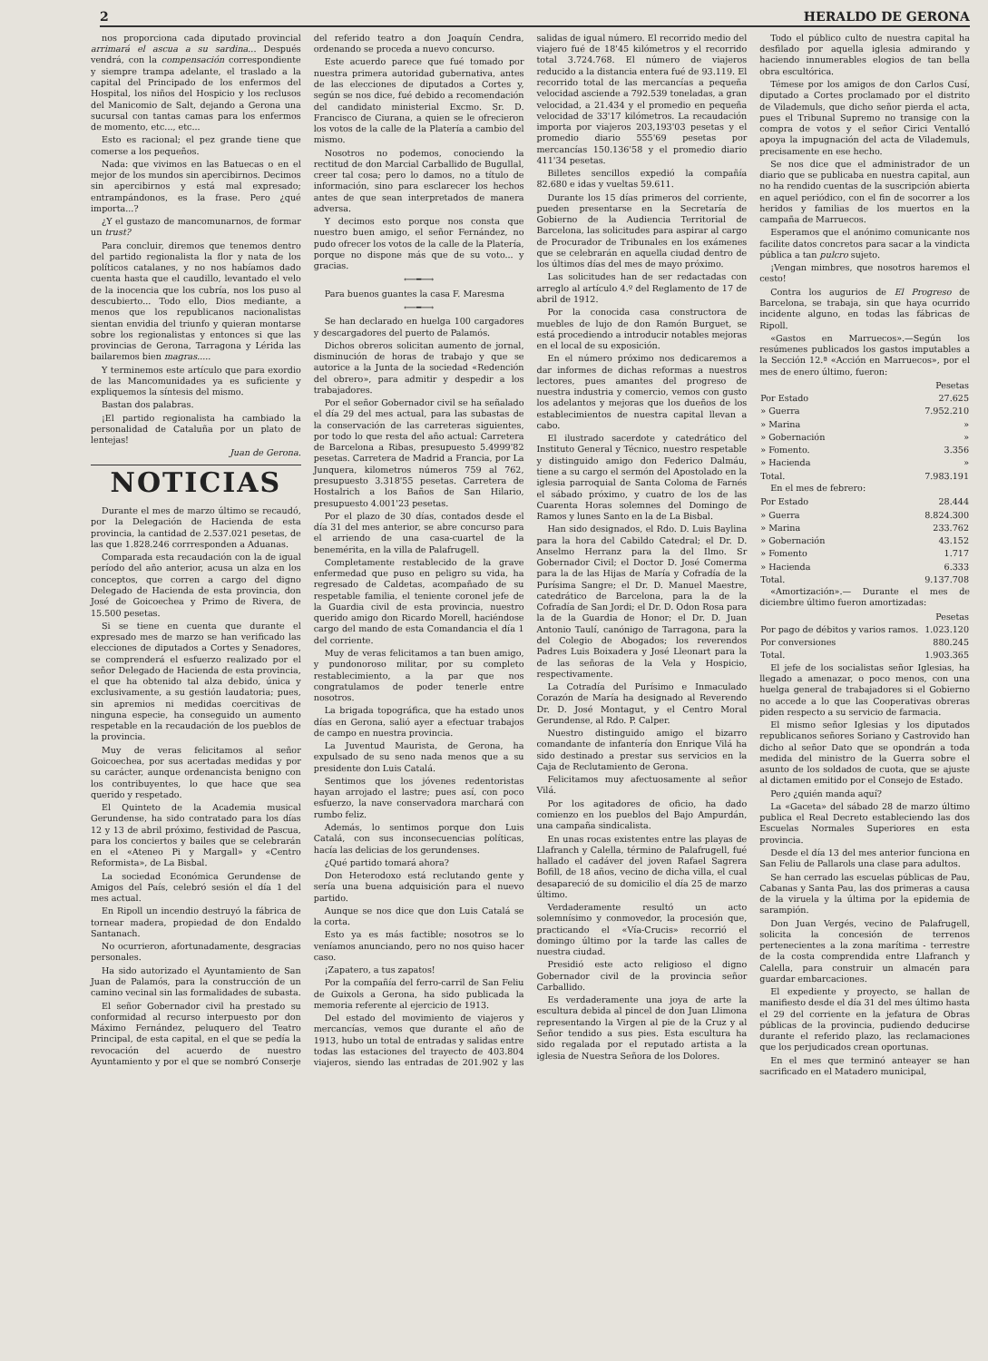2 HERALDO DE GERONA
nos proporciona cada diputado provincial arrimará el ascua a su sardina... Después vendrá, con la compensación correspondiente y siempre trampa adelante, el traslado a la capital del Principado de los enfermos del Hospital, los niños del Hospicio y los reclusos del Manicomio de Salt, dejando a Gerona una sucursal con tantas camas para los enfermos de momento, etc..., etc...
Esto es racional; el pez grande tiene que comerse a los pequeños.
Nada: que vivimos en las Batuecas o en el mejor de los mundos sin apercibirnos. Decimos sin apercibirnos y está mal expresado; entrampándonos, es la frase. Pero ¿qué importa...?
¿Y el gustazo de mancomunarnos, de formar un trust?
Para concluir, diremos que tenemos dentro del partido regionalista la flor y nata de los políticos catalanes, y no nos habíamos dado cuenta hasta que el caudillo, levantado el velo de la inocencia que los cubría, nos los puso al descubierto... Todo ello, Dios mediante, a menos que los republicanos nacionalistas sientan envidia del triunfo y quieran montarse sobre los regionalistas y entonces si que las provincias de Gerona, Tarragona y Lérida las bailaremos bien magras.....
Y terminemos este artículo que para exordio de las Mancomunidades ya es suficiente y expliquemos la síntesis del mismo.
Bastan dos palabras.
¡El partido regionalista ha cambiado la personalidad de Cataluña por un plato de lentejas!
Juan de Gerona.
NOTICIAS
Durante el mes de marzo último se recaudó, por la Delegación de Hacienda de esta provincia, la cantidad de 2.537.021 pesetas, de las que 1.828.246 corrresponden a Aduanas.
Comparada esta recaudación con la de igual período del año anterior, acusa un alza en los conceptos, que corren a cargo del digno Delegado de Hacienda de esta provincia, don José de Goicoechea y Primo de Rivera, de 15.500 pesetas.
Si se tiene en cuenta que durante el expresado mes de marzo se han verificado las elecciones de diputados a Cortes y Senadores, se comprenderá el esfuerzo realizado por el señor Delegado de Hacienda de esta provincia, el que ha obtenido tal alza debido, única y exclusivamente, a su gestión laudatoria; pues, sin apremios ni medidas coercitivas de ninguna especie, ha conseguido un aumento respetable en la recaudación de los pueblos de la provincia.
Muy de veras felicitamos al señor Goicoechea, por sus acertadas medidas y por su carácter, aunque ordenancista benigno con los contribuyentes, lo que hace que sea querido y respetado.
El Quinteto de la Academia musical Gerundense, ha sido contratado para los días 12 y 13 de abril próximo, festividad de Pascua, para los conciertos y bailes que se celebrarán en el «Ateneo Pi y Margall» y «Centro Reformista», de La Bisbal.
La sociedad Económica Gerundense de Amigos del País, celebró sesión el día 1 del mes actual.
En Ripoll un incendio destruyó la fábrica de tornear madera, propiedad de don Endaldo Santanach.
No ocurrieron, afortunadamente, desgracias personales.
Ha sido autorizado el Ayuntamiento de San Juan de Palamós, para la construcción de un camino vecinal sin las formalidades de subasta.
El señor Gobernador civil ha prestado su conformidad al recurso interpuesto por don Máximo Fernández, peluquero del Teatro Principal, de esta capital, en el que se pedía la revocación del acuerdo de nuestro Ayuntamiento y por el que se nombró Conserje del referido teatro a don Joaquín Cendra, ordenando se proceda a nuevo concurso.
Este acuerdo parece que fué tomado por nuestra primera autoridad gubernativa, antes de las elecciones de diputados a Cortes y, según se nos dice, fué debido a recomendación del candidato ministerial Excmo. Sr. D. Francisco de Ciurana, a quien se le ofrecieron los votos de la calle de la Platería a cambio del mismo.
Nosotros no podemos, conociendo la rectitud de don Marcial Carballido de Bugullal, creer tal cosa; pero lo damos, no a título de información, sino para esclarecer los hechos antes de que sean interpretados de manera adversa.
Y decimos esto porque nos consta que nuestro buen amigo, el señor Fernández, no pudo ofrecer los votos de la calle de la Platería, porque no dispone más que de su voto... y gracias.
⟵━⟶
Para buenos guantes la casa F. Maresma
⟵━⟶
Se han declarado en huelga 100 cargadores y descargadores del puerto de Palamós.
Dichos obreros solicitan aumento de jornal, disminución de horas de trabajo y que se autorice a la Junta de la sociedad «Redención del obrero», para admitir y despedir a los trabajadores.
Por el señor Gobernador civil se ha señalado el día 29 del mes actual, para las subastas de la conservación de las carreteras siguientes, por todo lo que resta del año actual: Carretera de Barcelona a Ribas, presupuesto 5.4999'82 pesetas. Carretera de Madrid a Francia, por La Junquera, kilometros números 759 al 762, presupuesto 3.318'55 pesetas. Carretera de Hostalrich a los Baños de San Hilario, presupuesto 4.001'23 pesetas.
Por el plazo de 30 días, contados desde el día 31 del mes anterior, se abre concurso para el arriendo de una casa-cuartel de la benemérita, en la villa de Palafrugell.
Completamente restablecido de la grave enfermedad que puso en peligro su vida, ha regresado de Caldetas, acompañado de su respetable familia, el teniente coronel jefe de la Guardia civil de esta provincia, nuestro querido amigo don Ricardo Morell, haciéndose cargo del mando de esta Comandancia el día 1 del corriente.
Muy de veras felicitamos a tan buen amigo, y pundonoroso militar, por su completo restablecimiento, a la par que nos congratulamos de poder tenerle entre nosotros.
La brigada topográfica, que ha estado unos días en Gerona, salió ayer a efectuar trabajos de campo en nuestra provincia.
La Juventud Maurista, de Gerona, ha expulsado de su seno nada menos que a su presidente don Luis Catalá.
Sentimos que los jóvenes redentoristas hayan arrojado el lastre; pues así, con poco esfuerzo, la nave conservadora marchará con rumbo feliz.
Además, lo sentimos porque don Luis Catalá, con sus inconsecuencias políticas, hacía las delicias de los gerundenses.
¿Qué partido tomará ahora?
Don Heterodoxo está reclutando gente y sería una buena adquisición para el nuevo partido.
Aunque se nos dice que don Luis Catalá se la corta.
Esto ya es más factible; nosotros se lo veníamos anunciando, pero no nos quiso hacer caso.
¡Zapatero, a tus zapatos!
Por la compañía del ferro-carril de San Feliu de Guixols a Gerona, ha sido publicada la memoria referente al ejercicio de 1913.
Del estado del movimiento de viajeros y mercancías, vemos que durante el año de 1913, hubo un total de entradas y salidas entre todas las estaciones del trayecto de 403.804 viajeros, siendo las entradas de 201.902 y las salidas de igual número. El recorrido medio del viajero fué de 18'45 kilómetros y el recorrido total 3.724.768. El número de viajeros reducido a la distancia entera fué de 93.119. El recorrido total de las mercancías a pequeña velocidad asciende a 792.539 toneladas, a gran velocidad, a 21.434 y el promedio en pequeña velocidad de 33'17 kilómetros. La recaudación importa por viajeros 203,193'03 pesetas y el promedio diario 555'69 pesetas por mercancías 150.136'58 y el promedio diario 411'34 pesetas.
Billetes sencillos expedió la compañía 82.680 e idas y vueltas 59.611.
Durante los 15 días primeros del corriente, pueden presentarse en la Secretaría de Gobierno de la Audiencia Territorial de Barcelona, las solicitudes para aspirar al cargo de Procurador de Tribunales en los exámenes que se celebrarán en aquella ciudad dentro de los últimos días del mes de mayo próximo.
Las solicitudes han de ser redactadas con arreglo al artículo 4.º del Reglamento de 17 de abril de 1912.
Por la conocida casa constructora de muebles de lujo de don Ramón Burguet, se está procediendo a introducir notables mejoras en el local de su exposición.
En el número próximo nos dedicaremos a dar informes de dichas reformas a nuestros lectores, pues amantes del progreso de nuestra industria y comercio, vemos con gusto los adelantos y mejoras que los dueños de los establecimientos de nuestra capital llevan a cabo.
El ilustrado sacerdote y catedrático del Instituto General y Técnico, nuestro respetable y distinguido amigo don Federico Dalmáu, tiene a su cargo el sermón del Apostolado en la iglesia parroquial de Santa Coloma de Farnés el sábado próximo, y cuatro de los de las Cuarenta Horas solemnes del Domingo de Ramos y lunes Santo en la de La Bisbal.
Han sido designados, el Rdo. D. Luis Baylina para la hora del Cabildo Catedral; el Dr. D. Anselmo Herranz para la del Ilmo. Sr Gobernador Civil; el Doctor D. José Comerma para la de las Hijas de María y Cofradía de la Purísima Sangre; el Dr. D. Manuel Maestre, catedrático de Barcelona, para la de la Cofradía de San Jordi; el Dr. D. Odon Rosa para la de la Guardia de Honor; el Dr. D. Juan Antonio Taulí, canónigo de Tarragona, para la del Colegio de Abogados; los reverendos Padres Luis Boixadera y José Lleonart para la de las señoras de la Vela y Hospicio, respectivamente.
La Cotradía del Purísimo e Inmaculado Corazón de María ha designado al Reverendo Dr. D. José Montagut, y el Centro Moral Gerundense, al Rdo. P. Calper.
Nuestro distinguido amigo el bizarro comandante de infantería don Enrique Vilá ha sido destinado a prestar sus servicios en la Caja de Reclutamiento de Gerona.
Felicitamos muy afectuosamente al señor Vilá.
Por los agitadores de oficio, ha dado comienzo en los pueblos del Bajo Ampurdán, una campaña sindicalista.
En unas rocas existentes entre las playas de Llafranch y Calella, término de Palafrugell, fué hallado el cadáver del joven Rafael Sagrera Bofill, de 18 años, vecino de dicha villa, el cual desapareció de su domicilio el día 25 de marzo último.
Verdaderamente resultó un acto solemnísimo y conmovedor, la procesión que, practicando el «Vía-Crucis» recorrió el domingo último por la tarde las calles de nuestra ciudad.
Presidió este acto religioso el digno Gobernador civil de la provincia señor Carballido.
Es verdaderamente una joya de arte la escultura debida al pincel de don Juan Llimona representando la Virgen al pie de la Cruz y al Señor tendido a sus pies. Esta escultura ha sido regalada por el reputado artista a la iglesia de Nuestra Señora de los Dolores.
Todo el público culto de nuestra capital ha desfilado por aquella iglesia admirando y haciendo innumerables elogios de tan bella obra escultórica.
Témese por los amigos de don Carlos Cusí, diputado a Cortes proclamado por el distrito de Vilademuls, que dicho señor pierda el acta, pues el Tribunal Supremo no transige con la compra de votos y el señor Cirici Ventalló apoya la impugnación del acta de Vilademuls, precisamente en ese hecho.
Se nos dice que el administrador de un diario que se publicaba en nuestra capital, aun no ha rendido cuentas de la suscripción abierta en aquel periódico, con el fin de socorrer a los heridos y familias de los muertos en la campaña de Marruecos.
Esperamos que el anónimo comunicante nos facilite datos concretos para sacar a la vindicta pública a tan pulcro sujeto.
¡Vengan mimbres, que nosotros haremos el cesto!
Contra los augurios de El Progreso de Barcelona, se trabaja, sin que haya ocurrido incidente alguno, en todas las fábricas de Ripoll.
«Gastos en Marruecos».—Según los resúmenes publicados los gastos imputables a la Sección 12.ª «Acción en Marruecos», por el mes de enero último, fueron:
| | Pesetas |
| Por Estado | 27.625 |
| » Guerra | 7.952.210 |
| » Marina | » |
| » Gobernación | » |
| » Fomento. | 3.356 |
| » Hacienda | » |
| Total. | 7.983.191 |
En el mes de febrero:
| Por Estado | 28.444 |
| » Guerra | 8.824.300 |
| » Marina | 233.762 |
| » Gobernación | 43.152 |
| » Fomento | 1.717 |
| » Hacienda | 6.333 |
| Total. | 9.137.708 |
«Amortización».— Durante el mes de diciembre último fueron amortizadas:
| | Pesetas |
| Por pago de débitos y varios ramos. | 1.023.120 |
| Por conversiones | 880.245 |
| Total. | 1.903.365 |
El jefe de los socialistas señor Iglesias, ha llegado a amenazar, o poco menos, con una huelga general de trabajadores si el Gobierno no accede a lo que las Cooperativas obreras piden respecto a su servicio de farmacia.
El mismo señor Iglesias y los diputados republicanos señores Soriano y Castrovido han dicho al señor Dato que se opondrán a toda medida del ministro de la Guerra sobre el asunto de los soldados de cuota, que se ajuste al dictamen emitido por el Consejo de Estado.
Pero ¿quién manda aquí?
La «Gaceta» del sábado 28 de marzo último publica el Real Decreto estableciendo las dos Escuelas Normales Superiores en esta provincia.
Desde el día 13 del mes anterior funciona en San Feliu de Pallarols una clase para adultos.
Se han cerrado las escuelas públicas de Pau, Cabanas y Santa Pau, las dos primeras a causa de la viruela y la última por la epidemia de sarampión.
Don Juan Vergés, vecino de Palafrugell, solicita la concesión de terrenos pertenecientes a la zona marítima - terrestre de la costa comprendida entre Llafranch y Calella, para construir un almacén para guardar embarcaciones.
El expediente y proyecto, se hallan de manifiesto desde el día 31 del mes último hasta el 29 del corriente en la jefatura de Obras públicas de la provincia, pudiendo deducirse durante el referido plazo, las reclamaciones que los perjudicados crean oportunas.
En el mes que terminó anteayer se han sacrificado en el Matadero municipal,